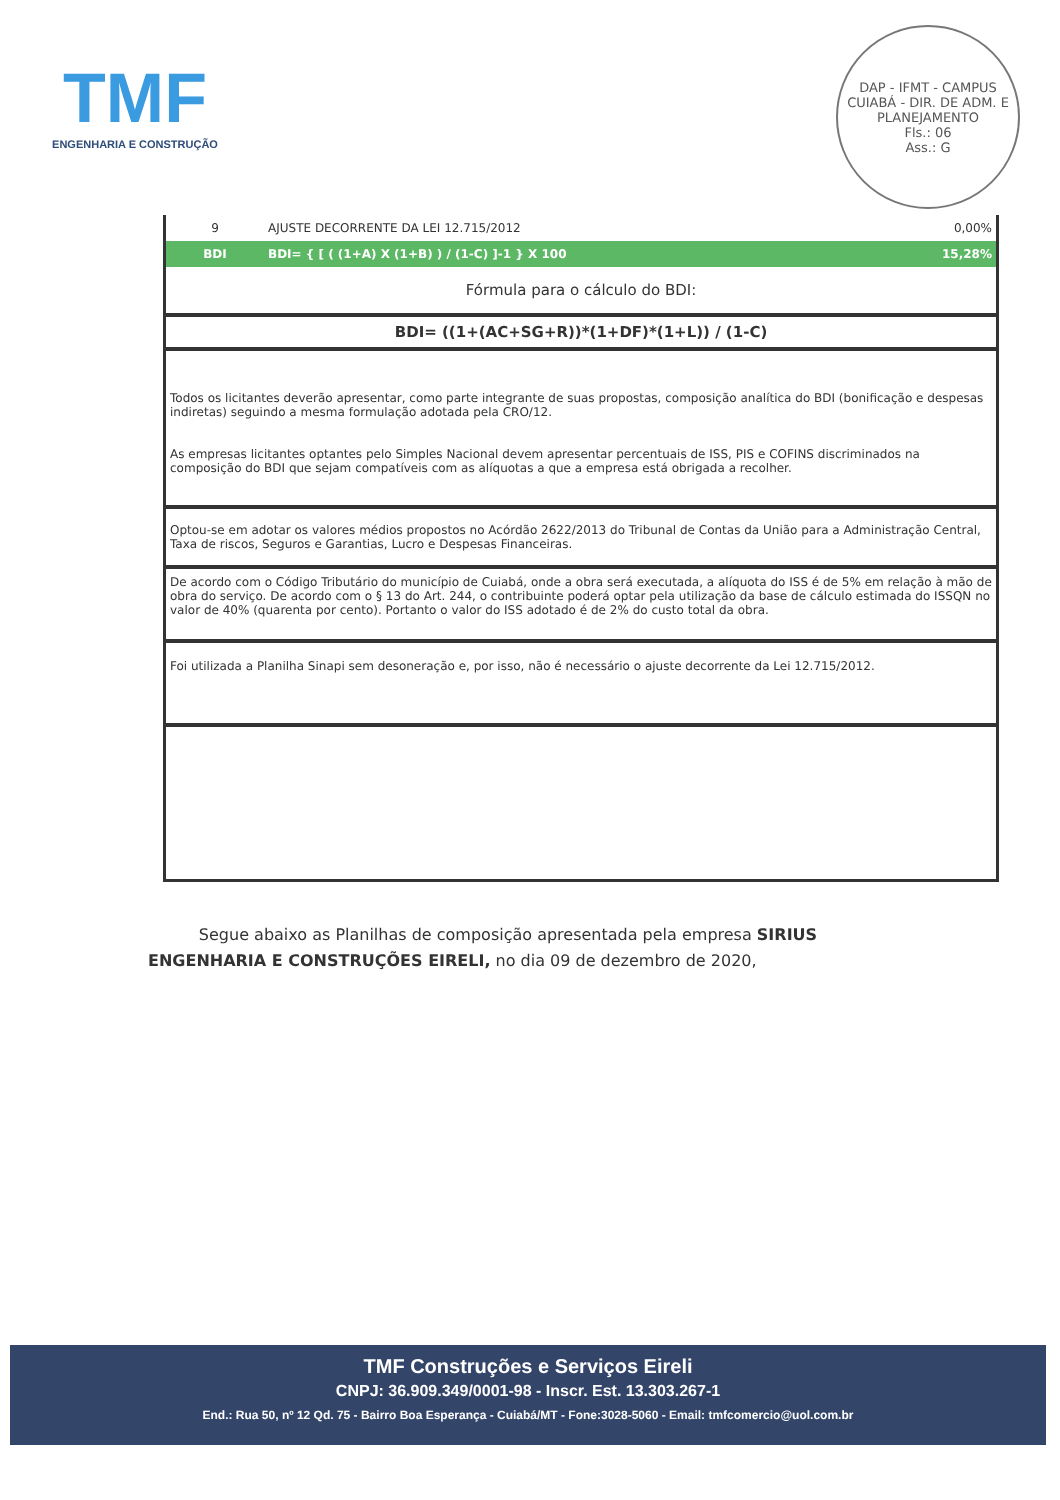TMF
ENGENHARIA E CONSTRUÇÃO
DAP - IFMT - CAMPUS CUIABÁ - DIR. DE ADM. E PLANEJAMENTO
Fls.: 06
Ass.: G
| 9 | AJUSTE DECORRENTE DA LEI 12.715/2012 | 0,00% |
| BDI | BDI= { [ ( (1+A) X (1+B) ) / (1-C) ]-1 } X 100 | 15,28% |
| Fórmula para o cálculo do BDI: | | |
| BDI= ((1+(AC+SG+R))*(1+DF)*(1+L)) / (1-C) | | |
| Todos os licitantes deverão apresentar, como parte integrante de suas propostas, composição analítica do BDI (bonificação e despesas indiretas) seguindo a mesma formulação adotada pela CRO/12. As empresas licitantes optantes pelo Simples Nacional devem apresentar percentuais de ISS, PIS e COFINS discriminados na composição do BDI que sejam compatíveis com as alíquotas a que a empresa está obrigada a recolher. | | |
| Optou-se em adotar os valores médios propostos no Acórdão 2622/2013 do Tribunal de Contas da União para a Administração Central, Taxa de riscos, Seguros e Garantias, Lucro e Despesas Financeiras. | | |
| De acordo com o Código Tributário do município de Cuiabá, onde a obra será executada, a alíquota do ISS é de 5% em relação à mão de obra do serviço. De acordo com o § 13 do Art. 244, o contribuinte poderá optar pela utilização da base de cálculo estimada do ISSQN no valor de 40% (quarenta por cento). Portanto o valor do ISS adotado é de 2% do custo total da obra. | | |
| Foi utilizada a Planilha Sinapi sem desoneração e, por isso, não é necessário o ajuste decorrente da Lei 12.715/2012. | | |
Segue abaixo as Planilhas de composição apresentada pela empresa SIRIUS ENGENHARIA E CONSTRUÇÕES EIRELI, no dia 09 de dezembro de 2020,
TMF Construções e Serviços Eireli
CNPJ: 36.909.349/0001-98 - Inscr. Est. 13.303.267-1
End.: Rua 50, nº 12 Qd. 75 - Bairro Boa Esperança - Cuiabá/MT - Fone:3028-5060 - Email: tmfcomercio@uol.com.br